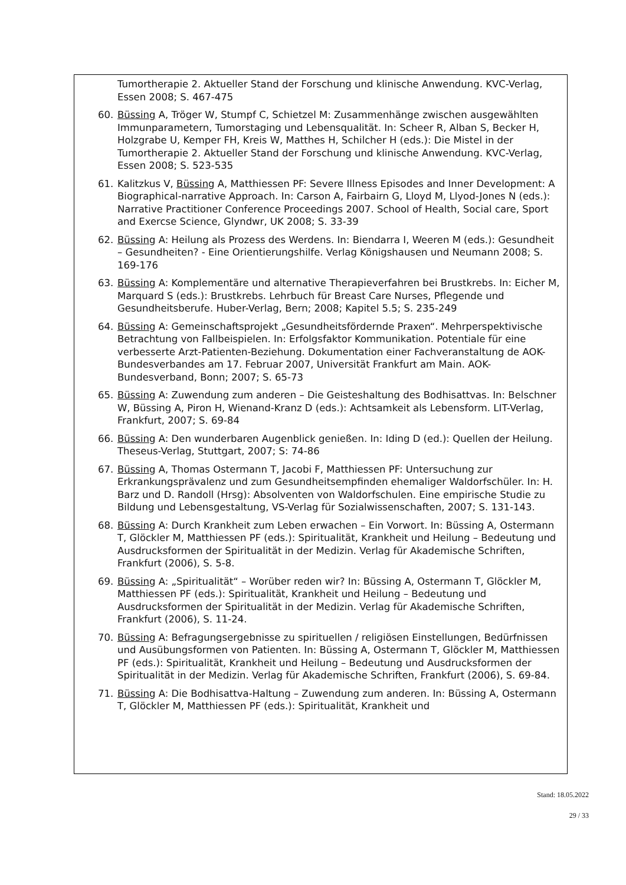Tumortherapie 2. Aktueller Stand der Forschung und klinische Anwendung. KVC-Verlag, Essen 2008; S. 467-475
60. Büssing A, Tröger W, Stumpf C, Schietzel M: Zusammenhänge zwischen ausgewählten Immunparametern, Tumorstaging und Lebensqualität. In: Scheer R, Alban S, Becker H, Holzgrabe U, Kemper FH, Kreis W, Matthes H, Schilcher H (eds.): Die Mistel in der Tumortherapie 2. Aktueller Stand der Forschung und klinische Anwendung. KVC-Verlag, Essen 2008; S. 523-535
61. Kalitzkus V, Büssing A, Matthiessen PF: Severe Illness Episodes and Inner Development: A Biographical-narrative Approach. In: Carson A, Fairbairn G, Lloyd M, Llyod-Jones N (eds.): Narrative Practitioner Conference Proceedings 2007. School of Health, Social care, Sport and Exercse Science, Glyndwr, UK 2008; S. 33-39
62. Büssing A: Heilung als Prozess des Werdens. In: Biendarra I, Weeren M (eds.): Gesundheit – Gesundheiten? - Eine Orientierungshilfe. Verlag Königshausen und Neumann 2008; S. 169-176
63. Büssing A: Komplementäre und alternative Therapieverfahren bei Brustkrebs. In: Eicher M, Marquard S (eds.): Brustkrebs. Lehrbuch für Breast Care Nurses, Pflegende und Gesundheitsberufe. Huber-Verlag, Bern; 2008; Kapitel 5.5; S. 235-249
64. Büssing A: Gemeinschaftsprojekt „Gesundheitsfördernde Praxen“. Mehrperspektivische Betrachtung von Fallbeispielen. In: Erfolgsfaktor Kommunikation. Potentiale für eine verbesserte Arzt-Patienten-Beziehung. Dokumentation einer Fachveranstaltung de AOK-Bundesverbandes am 17. Februar 2007, Universität Frankfurt am Main. AOK-Bundesverband, Bonn; 2007; S. 65-73
65. Büssing A: Zuwendung zum anderen – Die Geisteshaltung des Bodhisattvas. In: Belschner W, Büssing A, Piron H, Wienand-Kranz D (eds.): Achtsamkeit als Lebensform. LIT-Verlag, Frankfurt, 2007; S. 69-84
66. Büssing A: Den wunderbaren Augenblick genießen. In: Iding D (ed.): Quellen der Heilung. Theseus-Verlag, Stuttgart, 2007; S: 74-86
67. Büssing A, Thomas Ostermann T, Jacobi F, Matthiessen PF: Untersuchung zur Erkrankungsprävalenz und zum Gesundheitsempfinden ehemaliger Waldorfschüler. In: H. Barz und D. Randoll (Hrsg): Absolventen von Waldorfschulen. Eine empirische Studie zu Bildung und Lebensgestaltung, VS-Verlag für Sozialwissenschaften, 2007; S. 131-143.
68. Büssing A: Durch Krankheit zum Leben erwachen – Ein Vorwort. In: Büssing A, Ostermann T, Glöckler M, Matthiessen PF (eds.): Spiritualität, Krankheit und Heilung – Bedeutung und Ausdrucksformen der Spiritualität in der Medizin. Verlag für Akademische Schriften, Frankfurt (2006), S. 5-8.
69. Büssing A: „Spiritualität“ – Worüber reden wir? In: Büssing A, Ostermann T, Glöckler M, Matthiessen PF (eds.): Spiritualität, Krankheit und Heilung – Bedeutung und Ausdrucksformen der Spiritualität in der Medizin. Verlag für Akademische Schriften, Frankfurt (2006), S. 11-24.
70. Büssing A: Befragungsergebnisse zu spirituellen / religiösen Einstellungen, Bedürfnissen und Ausübungsformen von Patienten. In: Büssing A, Ostermann T, Glöckler M, Matthiessen PF (eds.): Spiritualität, Krankheit und Heilung – Bedeutung und Ausdrucksformen der Spiritualität in der Medizin. Verlag für Akademische Schriften, Frankfurt (2006), S. 69-84.
71. Büssing A: Die Bodhisattva-Haltung – Zuwendung zum anderen. In: Büssing A, Ostermann T, Glöckler M, Matthiessen PF (eds.): Spiritualität, Krankheit und
Stand: 18.05.2022
29 / 33